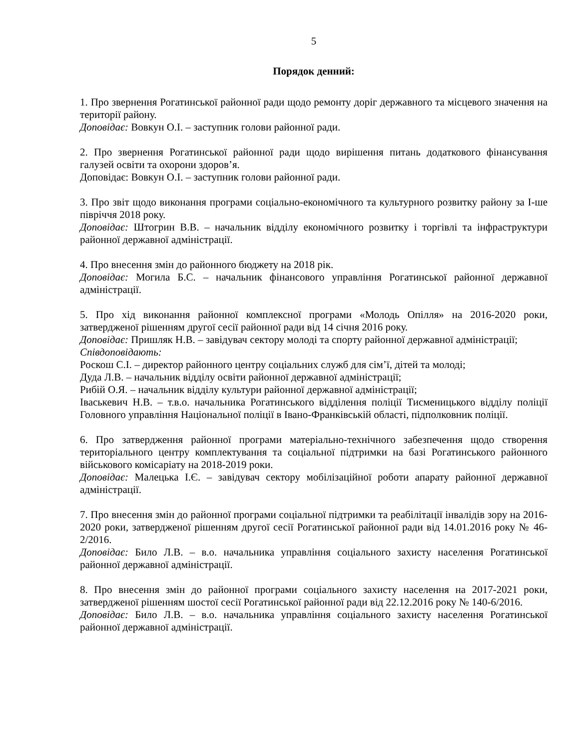5
Порядок денний:
1. Про звернення Рогатинської районної ради щодо ремонту доріг державного та місцевого значення на території району.
Доповідає: Вовкун О.І. – заступник голови районної ради.
2. Про звернення Рогатинської районної ради щодо вирішення питань додаткового фінансування галузей освіти та охорони здоров’я.
Доповідає: Вовкун О.І. – заступник голови районної ради.
3. Про звіт щодо виконання програми соціально-економічного та культурного розвитку району за І-ше півріччя 2018 року.
Доповідає: Штогрин В.В. – начальник відділу економічного розвитку і торгівлі та інфраструктури районної державної адміністрації.
4. Про внесення змін до районного бюджету на 2018 рік.
Доповідає: Могила Б.С. – начальник фінансового управління Рогатинської районної державної адміністрації.
5. Про хід виконання районної комплексної програми «Молодь Опілля» на 2016-2020 роки, затвердженої рішенням другої сесії районної ради від 14 січня 2016 року.
Доповідає: Пришляк Н.В. – завідувач сектору молоді та спорту районної державної адміністрації;
Співдоповідають:
Роскош С.І. – директор районного центру соціальних служб для сім’ї, дітей та молоді;
Дуда Л.В. – начальник відділу освіти районної державної адміністрації;
Рибій О.Я. – начальник відділу культури районної державної адміністрації;
Іваськевич Н.В. – т.в.о. начальника Рогатинського відділення поліції Тисменицького відділу поліції Головного управління Національної поліції в Івано-Франківській області, підполковник поліції.
6. Про затвердження районної програми матеріально-технічного забезпечення щодо створення територіального центру комплектування та соціальної підтримки на базі Рогатинського районного військового комісаріату на 2018-2019 роки.
Доповідає: Малецька І.Є. – завідувач сектору мобілізаційної роботи апарату районної державної адміністрації.
7. Про внесення змін до районної програми соціальної підтримки та реабілітації інвалідів зору на 2016-2020 роки, затвердженої рішенням другої сесії Рогатинської районної ради від 14.01.2016 року № 46-2/2016.
Доповідає: Било Л.В. – в.о. начальника управління соціального захисту населення Рогатинської районної державної адміністрації.
8. Про внесення змін до районної програми соціального захисту населення на 2017-2021 роки, затвердженої рішенням шостої сесії Рогатинської районної ради від 22.12.2016 року № 140-6/2016.
Доповідає: Било Л.В. – в.о. начальника управління соціального захисту населення Рогатинської районної державної адміністрації.